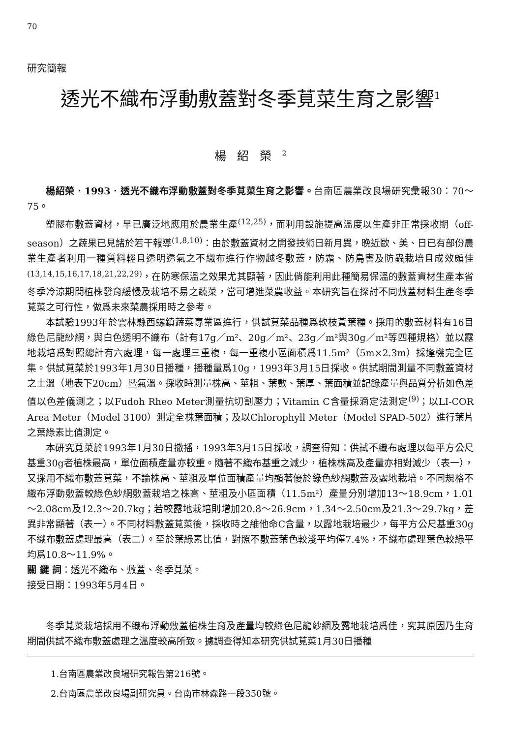70
研究簡報
透光不織布浮動敷蓋對冬季莧菜生育之影響<sup>1</sup>
楊紹榮<sup>2</sup>
楊紹榮．1993．透光不織布浮動敷蓋對冬季莧菜生育之影響。台南區農業改良場研究彙報30：70～75。
塑膠布敷蓋資材，早已廣泛地應用於農業生產<sup>(12,25)</sup>，而利用設施提高溫度以生產非正常採收期（off-season）之蔬果已見諸於若干報導<sup>(1,8,10)</sup>：由於敷蓋資材之開發技術日新月異，晚近歐、美、日已有部份農業生產者利用一種質料輕且透明透氣之不織布進行作物越冬敷蓋，防霜、防鳥害及防蟲栽培且成效頗佳<sup>(13,14,15,16,17,18,21,22,29)</sup>，在防寒保溫之效果尤其顯著，因此倘能利用此種簡易保溫的敷蓋資材生產本省冬季冷涼期間植株發育緩慢及栽培不易之蔬菜，當可增進菜農收益。本研究旨在探討不同敷蓋材料生產冬季莧菜之可行性，做爲未來菜農採用時之參考。
本試驗1993年於雲林縣西螺鎮蔬菜專業區進行，供試莧菜品種爲軟枝黃葉種。採用的敷蓋材料有16目綠色尼龍紗網，與白色透明不織布（計有17g／m²、20g／m²、23g／m²與30g／m²等四種規格）並以露地栽培爲對照總計有六處理，每一處理三重複，每一重複小區面積爲11.5m²（5m×2.3m）採逢機完全區集。供試莧菜於1993年1月30日播種，播種量爲10g，1993年3月15日採收。供試期間測量不同敷蓋資材之土溫（地表下20cm）暨氣溫。採收時測量株高、莖粗、葉數、葉厚、葉面積並記錄產量與品質分析如色差值以色差儀測之；以Fudoh Rheo Meter測量抗切割壓力；Vitamin C含量採滴定法測定<sup>(9)</sup>；以LI-COR Area Meter（Model 3100）測定全株葉面積；及以Chlorophyll Meter（Model SPAD-502）進行葉片之葉綠素比值測定。
本研究莧菜於1993年1月30日撒播，1993年3月15日採收，調查得知：供試不織布處理以每平方公尺基重30g者植株最高，單位面積產量亦較重。隨著不織布基重之減少，植株株高及產量亦相對減少（表一），又採用不織布敷蓋莧菜，不論株高、莖粗及單位面積產量均顯著優於綠色紗網敷蓋及露地栽培。不同規格不織布浮動敷蓋較綠色紗網敷蓋栽培之株高、莖粗及小區面積（11.5m²）產量分別增加13～18.9cm，1.01～2.08cm及12.3～20.7kg；若較露地栽培則增加20.8～26.9cm，1.34～2.50cm及21.3～29.7kg，差異非常顯著（表一）。不同材料敷蓋莧菜後，採收時之維他命C含量，以露地栽培最少，每平方公尺基重30g不織布敷蓋處理最高（表二）。至於葉綠素比值，對照不敷蓋葉色較淺平均僅7.4%，不織布處理葉色較綠平均爲10.8～11.9%。
關 鍵 詞：透光不織布、敷蓋、冬季莧菜。
接受日期：1993年5月4日。
冬季莧菜栽培採用不織布浮動敷蓋植株生育及產量均較綠色尼龍紗網及露地栽培爲佳，究其原因乃生育期間供試不織布敷蓋處理之溫度較高所致。據調查得知本研究供試莧菜1月30日播種
1.台南區農業改良場研究報告第216號。
2.台南區農業改良場副研究員。台南市林森路一段350號。